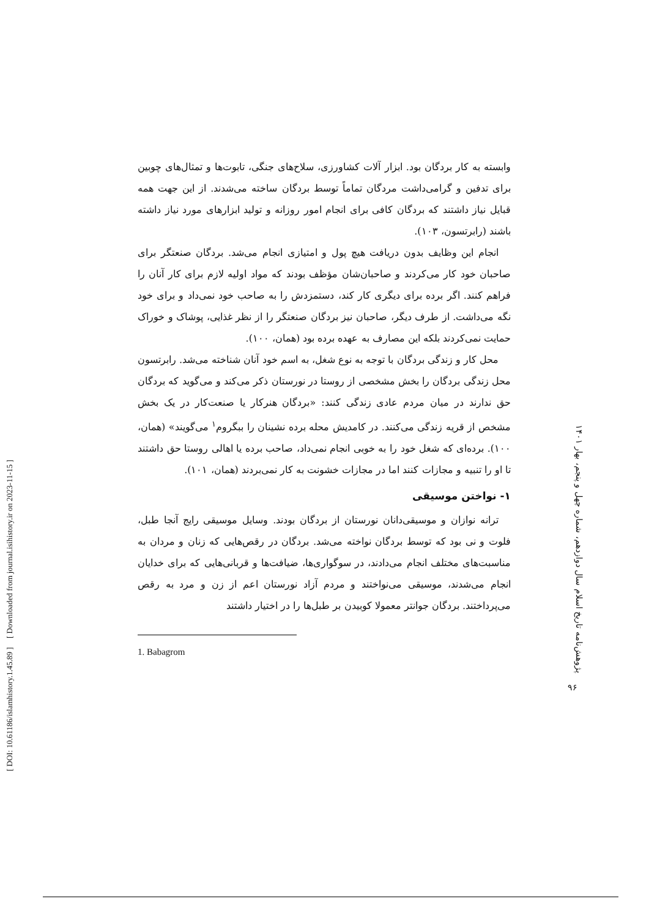[ DOI: 10.61186/islamhistory.1.45.89 ] [ Downloaded from journal.isihistory.ir on 2023-11-15 ]
وابسته به کار بردگان بود. ابزار آلات کشاورزی، سلاح‌های جنگی، تابوت‌ها و تمثال‌های چوبین برای تدفین و گرامی‌داشت مردگان تماماً توسط بردگان ساخته می‌شدند. از این جهت همه قبایل نیاز داشتند که بردگان کافی برای انجام امور روزانه و تولید ابزارهای مورد نیاز داشته باشند (رابرتسون، ۱۰۳).
انجام این وظایف بدون دریافت هیچ پول و امتیازی انجام می‌شد. بردگان صنعتگر برای صاحبان خود کار می‌کردند و صاحبان‌شان مؤظف بودند که مواد اولیه لازم برای کار آنان را فراهم کنند. اگر برده برای دیگری کار کند، دستمزدش را به صاحب خود نمی‌داد و برای خود نگه می‌داشت. از طرف دیگر، صاحبان نیز بردگان صنعتگر را از نظر غذایی، پوشاک و خوراک حمایت نمی‌کردند بلکه این مصارف به عهده برده بود (همان، ۱۰۰).
محل کار و زندگی بردگان با توجه به نوع شغل، به اسم خود آنان شناخته می‌شد. رابرتسون محل زندگی بردگان را بخش مشخصی از روستا در نورستان ذکر می‌کند و می‌گوید که بردگان حق ندارند در میان مردم عادی زندگی کنند: «بردگان هنرکار یا صنعت‌کار در یک بخش مشخص از قریه زندگی می‌کنند. در کامدیش محله برده نشینان را ببگروم<sup>۱</sup> می‌گویند» (همان، ۱۰۰). برده‌ای که شغل خود را به خوبی انجام نمی‌داد، صاحب برده یا اهالی روستا حق داشتند تا او را تنبیه و مجازات کنند اما در مجازات خشونت به کار نمی‌بردند (همان، ۱۰۱).
۱- نواختن موسیقی
ترانه نوازان و موسیقی‌دانان نورستان از بردگان بودند. وسایل موسیقی رایج آنجا طبل، فلوت و نی بود که توسط بردگان نواخته می‌شد. بردگان در رقص‌هایی که زنان و مردان به مناسبت‌های مختلف انجام می‌دادند، در سوگواری‌ها، ضیافت‌ها و قربانی‌هایی که برای خدایان انجام می‌شدند، موسیقی می‌نواختند و مردم آزاد نورستان اعم از زن و مرد به رقص می‌پرداختند. بردگان جوانتر معمولا کوبیدن بر طبل‌ها را در اختیار داشتند
1. Babagrom
پژوهش‌نامه تاریخ اسلام سال دوازدهم، شماره چهل و پنجم، بهار ۱۴۰۱
۹۶